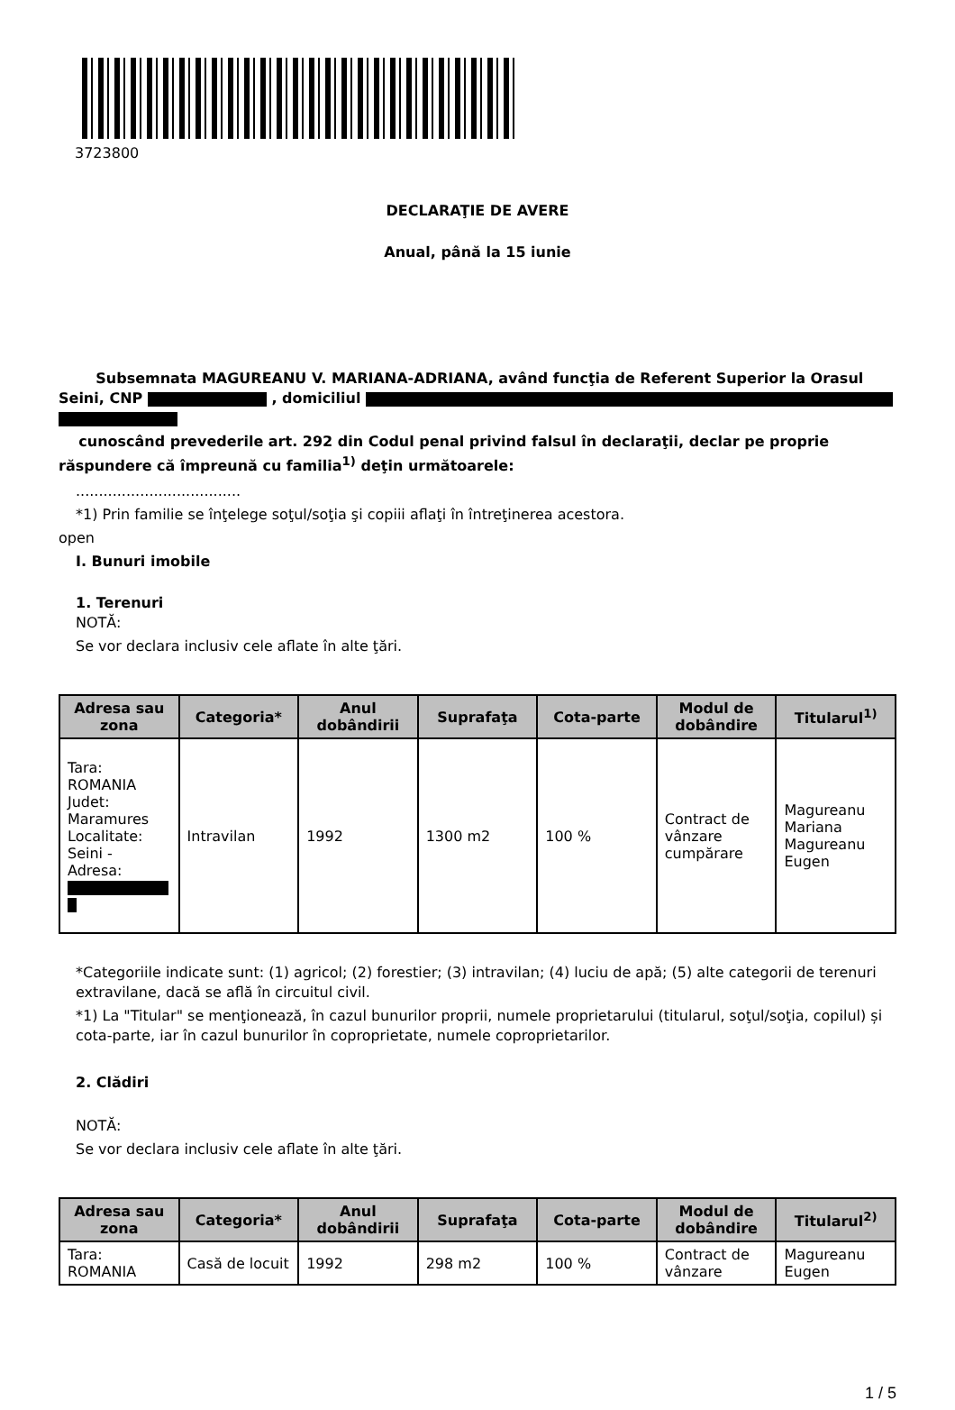3723800
DECLARAŢIE DE AVERE
Anual, până la 15 iunie
Subsemnata MAGUREANU V. MARIANA-ADRIANA, având funcţia de Referent Superior la Orasul Seini, CNP , domiciliul
cunoscând prevederile art. 292 din Codul penal privind falsul în declaraţii, declar pe proprie răspundere că împreună cu familia<sup>1)</sup> deţin următoarele:
....................................
*1) Prin familie se înţelege soţul/soţia şi copiii aflaţi în întreţinerea acestora.
open
I. Bunuri imobile
1. Terenuri
NOTĂ:
Se vor declara inclusiv cele aflate în alte ţări.
| Adresa sau zona | Categoria* | Anul dobândirii | Suprafaţa | Cota-parte | Modul de dobândire | Titularul<sup>1)</sup> |
| --- | --- | --- | --- | --- | --- | --- |
| Tara: ROMANIA Judet: Maramures Localitate: Seini - Adresa: | Intravilan | 1992 | 1300 m2 | 100 % | Contract de vânzare cumpărare | Magureanu Mariana Magureanu Eugen |
*Categoriile indicate sunt: (1) agricol; (2) forestier; (3) intravilan; (4) luciu de apă; (5) alte categorii de terenuri extravilane, dacă se află în circuitul civil.
*1) La "Titular" se menţionează, în cazul bunurilor proprii, numele proprietarului (titularul, soţul/soţia, copilul) și cota-parte, iar în cazul bunurilor în coproprietate, numele coproprietarilor.
2. Clădiri
NOTĂ:
Se vor declara inclusiv cele aflate în alte ţări.
| Adresa sau zona | Categoria* | Anul dobândirii | Suprafaţa | Cota-parte | Modul de dobândire | Titularul<sup>2)</sup> |
| --- | --- | --- | --- | --- | --- | --- |
| Tara: ROMANIA | Casă de locuit | 1992 | 298 m2 | 100 % | Contract de vânzare | Magureanu Eugen |
1 / 5